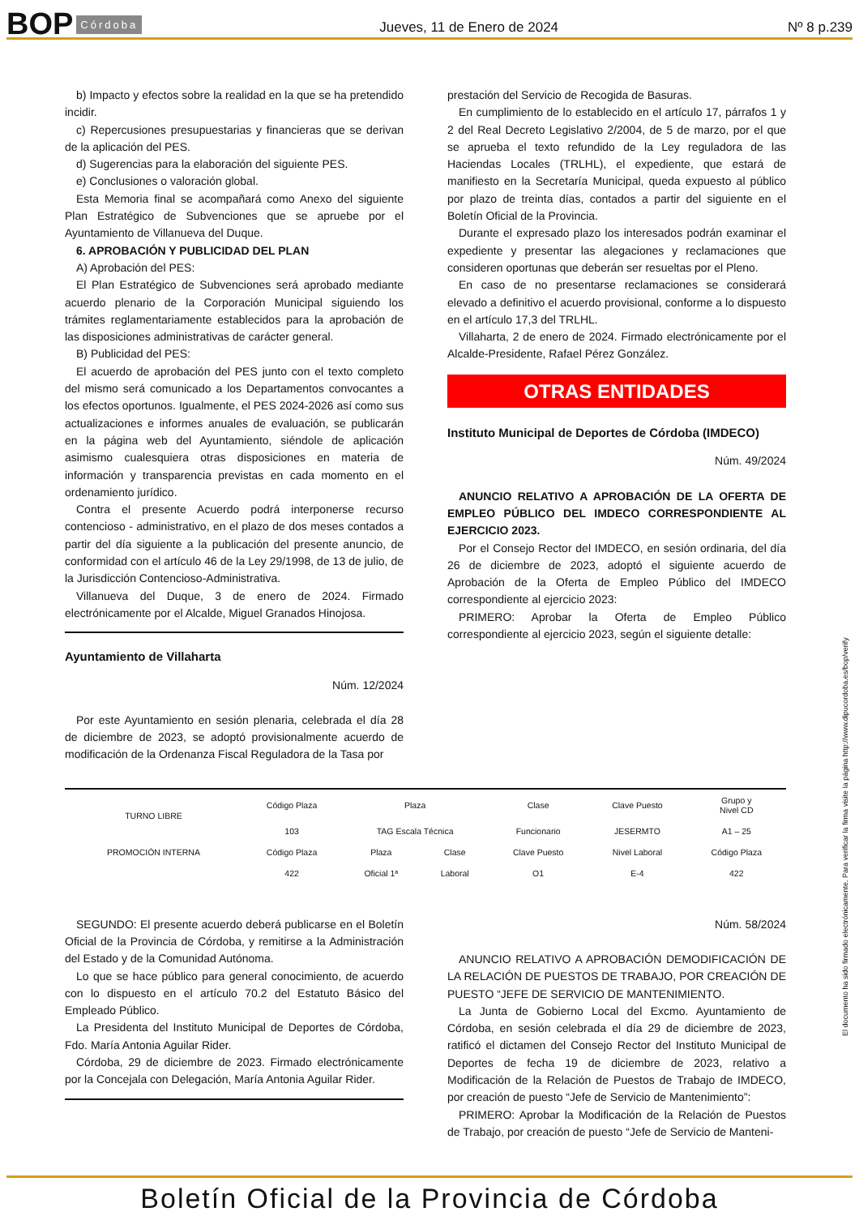BOP Córdoba Jueves, 11 de Enero de 2024 Nº 8 p.239
b) Impacto y efectos sobre la realidad en la que se ha pretendido incidir.
c) Repercusiones presupuestarias y financieras que se derivan de la aplicación del PES.
d) Sugerencias para la elaboración del siguiente PES.
e) Conclusiones o valoración global.
Esta Memoria final se acompañará como Anexo del siguiente Plan Estratégico de Subvenciones que se apruebe por el Ayuntamiento de Villanueva del Duque.
6. APROBACIÓN Y PUBLICIDAD DEL PLAN
A) Aprobación del PES:
El Plan Estratégico de Subvenciones será aprobado mediante acuerdo plenario de la Corporación Municipal siguiendo los trámites reglamentariamente establecidos para la aprobación de las disposiciones administrativas de carácter general.
B) Publicidad del PES:
El acuerdo de aprobación del PES junto con el texto completo del mismo será comunicado a los Departamentos convocantes a los efectos oportunos. Igualmente, el PES 2024-2026 así como sus actualizaciones e informes anuales de evaluación, se publicarán en la página web del Ayuntamiento, siéndole de aplicación asimismo cualesquiera otras disposiciones en materia de información y transparencia previstas en cada momento en el ordenamiento jurídico.
Contra el presente Acuerdo podrá interponerse recurso contencioso - administrativo, en el plazo de dos meses contados a partir del día siguiente a la publicación del presente anuncio, de conformidad con el artículo 46 de la Ley 29/1998, de 13 de julio, de la Jurisdicción Contencioso-Administrativa.
Villanueva del Duque, 3 de enero de 2024. Firmado electrónicamente por el Alcalde, Miguel Granados Hinojosa.
Ayuntamiento de Villaharta
Núm. 12/2024
Por este Ayuntamiento en sesión plenaria, celebrada el día 28 de diciembre de 2023, se adoptó provisionalmente acuerdo de modificación de la Ordenanza Fiscal Reguladora de la Tasa por
prestación del Servicio de Recogida de Basuras.
En cumplimiento de lo establecido en el artículo 17, párrafos 1 y 2 del Real Decreto Legislativo 2/2004, de 5 de marzo, por el que se aprueba el texto refundido de la Ley reguladora de las Haciendas Locales (TRLHL), el expediente, que estará de manifiesto en la Secretaría Municipal, queda expuesto al público por plazo de treinta días, contados a partir del siguiente en el Boletín Oficial de la Provincia.
Durante el expresado plazo los interesados podrán examinar el expediente y presentar las alegaciones y reclamaciones que consideren oportunas que deberán ser resueltas por el Pleno.
En caso de no presentarse reclamaciones se considerará elevado a definitivo el acuerdo provisional, conforme a lo dispuesto en el artículo 17,3 del TRLHL.
Villaharta, 2 de enero de 2024. Firmado electrónicamente por el Alcalde-Presidente, Rafael Pérez González.
OTRAS ENTIDADES
Instituto Municipal de Deportes de Córdoba (IMDECO)
Núm. 49/2024
ANUNCIO RELATIVO A APROBACIÓN DE LA OFERTA DE EMPLEO PÚBLICO DEL IMDECO CORRESPONDIENTE AL EJERCICIO 2023.
Por el Consejo Rector del IMDECO, en sesión ordinaria, del día 26 de diciembre de 2023, adoptó el siguiente acuerdo de Aprobación de la Oferta de Empleo Público del IMDECO correspondiente al ejercicio 2023:
PRIMERO: Aprobar la Oferta de Empleo Público correspondiente al ejercicio 2023, según el siguiente detalle:
| TURNO LIBRE | Código Plaza | Plaza | | Clase | Clave Puesto | Grupo y Nivel CD |
| | 103 | TAG Escala Técnica | | Funcionario | JESERMTO | A1 – 25 |
| PROMOCIÓN INTERNA | Código Plaza | Plaza | Clase | Clave Puesto | Nivel Laboral | Código Plaza |
| | 422 | Oficial 1ª | Laboral | O1 | E-4 | 422 |
SEGUNDO: El presente acuerdo deberá publicarse en el Boletín Oficial de la Provincia de Córdoba, y remitirse a la Administración del Estado y de la Comunidad Autónoma.
Lo que se hace público para general conocimiento, de acuerdo con lo dispuesto en el artículo 70.2 del Estatuto Básico del Empleado Público.
La Presidenta del Instituto Municipal de Deportes de Córdoba, Fdo. María Antonia Aguilar Rider.
Córdoba, 29 de diciembre de 2023. Firmado electrónicamente por la Concejala con Delegación, María Antonia Aguilar Rider.
Núm. 58/2024
ANUNCIO RELATIVO A APROBACIÓN DEMODIFICACIÓN DE LA RELACIÓN DE PUESTOS DE TRABAJO, POR CREACIÓN DE PUESTO “JEFE DE SERVICIO DE MANTENIMIENTO.
La Junta de Gobierno Local del Excmo. Ayuntamiento de Córdoba, en sesión celebrada el día 29 de diciembre de 2023, ratificó el dictamen del Consejo Rector del Instituto Municipal de Deportes de fecha 19 de diciembre de 2023, relativo a Modificación de la Relación de Puestos de Trabajo de IMDECO, por creación de puesto “Jefe de Servicio de Mantenimiento”:
PRIMERO: Aprobar la Modificación de la Relación de Puestos de Trabajo, por creación de puesto “Jefe de Servicio de Manteni-
El documento ha sido firmado electrónicamente. Para verificar la firma visite la página http://www.dipucordoba.es/bop/verify
Boletín Oficial de la Provincia de Córdoba